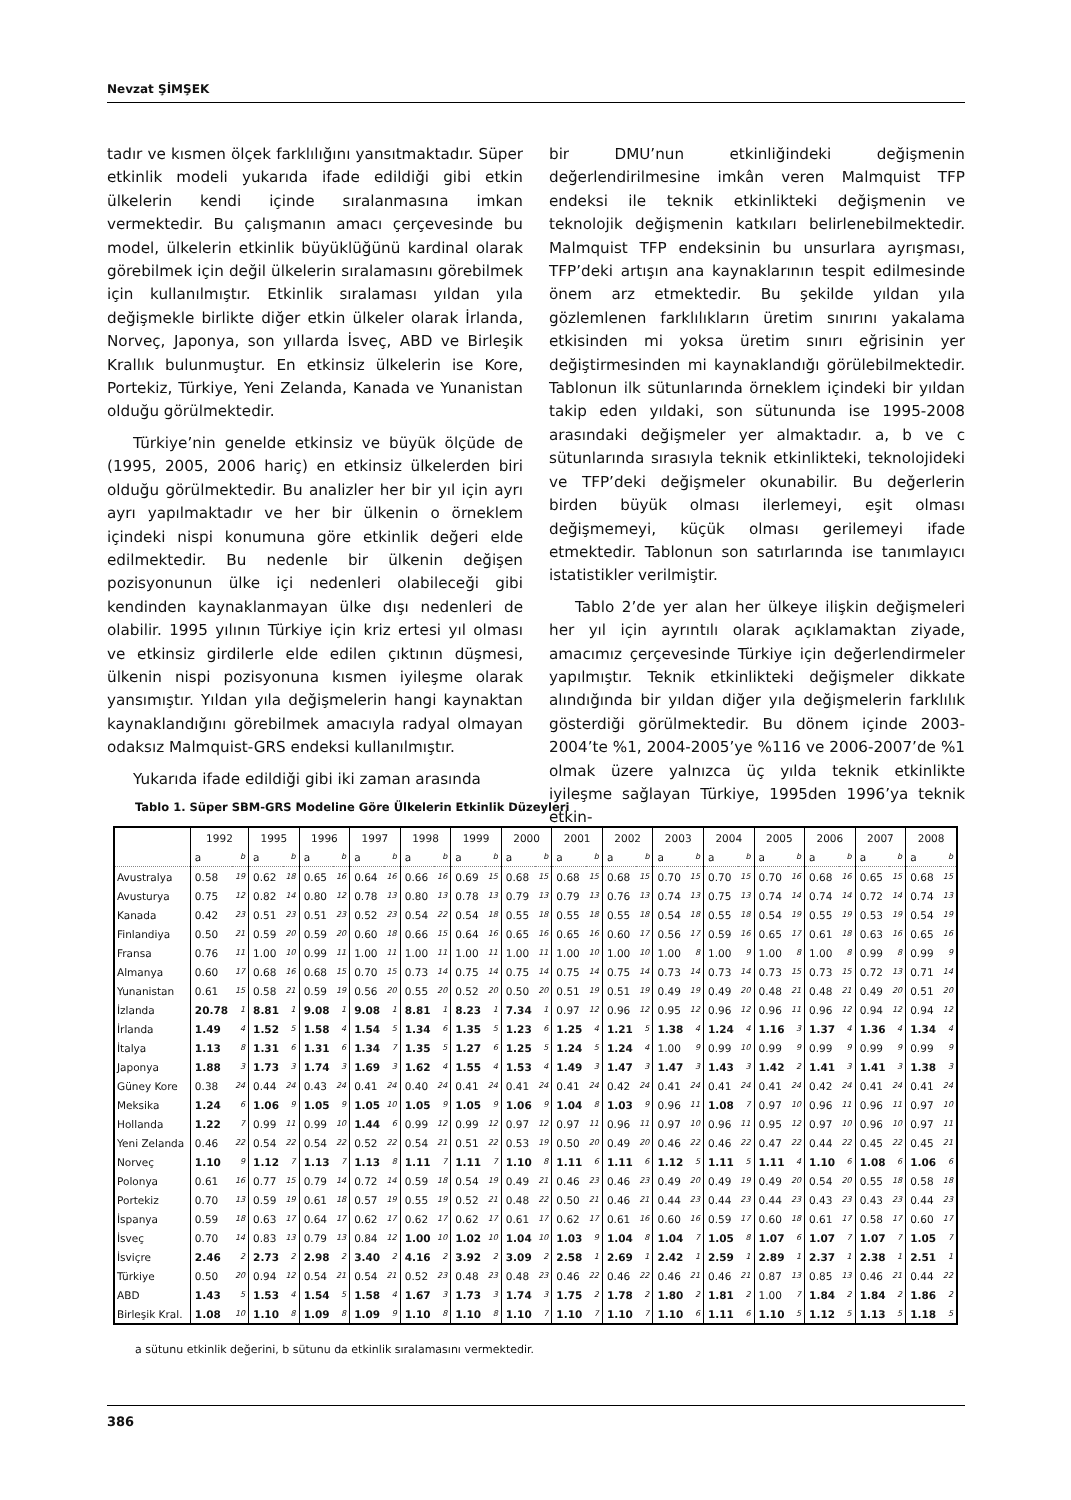Nevzat ŞİMŞEK
tadır ve kısmen ölçek farklılığını yansıtmaktadır. Süper etkinlik modeli yukarıda ifade edildiği gibi etkin ülkelerin kendi içinde sıralanmasına imkan vermektedir. Bu çalışmanın amacı çerçevesinde bu model, ülkelerin etkinlik büyüklüğünü kardinal olarak görebilmek için değil ülkelerin sıralamasını görebilmek için kullanılmıştır. Etkinlik sıralaması yıldan yıla değişmekle birlikte diğer etkin ülkeler olarak İrlanda, Norveç, Japonya, son yıllarda İsveç, ABD ve Birleşik Krallık bulunmuştur. En etkinsiz ülkelerin ise Kore, Portekiz, Türkiye, Yeni Zelanda, Kanada ve Yunanistan olduğu görülmektedir.
Türkiye’nin genelde etkinsiz ve büyük ölçüde de (1995, 2005, 2006 hariç) en etkinsiz ülkelerden biri olduğu görülmektedir. Bu analizler her bir yıl için ayrı ayrı yapılmaktadır ve her bir ülkenin o örneklem içindeki nispi konumuna göre etkinlik değeri elde edilmektedir. Bu nedenle bir ülkenin değişen pozisyonunun ülke içi nedenleri olabileceği gibi kendinden kaynaklanmayan ülke dışı nedenleri de olabilir. 1995 yılının Türkiye için kriz ertesi yıl olması ve etkinsiz girdilerle elde edilen çıktının düşmesi, ülkenin nispi pozisyonuna kısmen iyileşme olarak yansımıştır. Yıldan yıla değişmelerin hangi kaynaktan kaynaklandığını görebilmek amacıyla radyal olmayan odaksız Malmquist-GRS endeksi kullanılmıştır.
Yukarıda ifade edildiği gibi iki zaman arasında
bir DMU’nun etkinliğindeki değişmenin değerlendirilmesine imkân veren Malmquist TFP endeksi ile teknik etkinlikteki değişmenin ve teknolojik değişmenin katkıları belirlenebilmektedir. Malmquist TFP endeksinin bu unsurlara ayrışması, TFP’deki artışın ana kaynaklarının tespit edilmesinde önem arz etmektedir. Bu şekilde yıldan yıla gözlemlenen farklılıkların üretim sınırını yakalama etkisinden mi yoksa üretim sınırı eğrisinin yer değiştirmesinden mi kaynaklandığı görülebilmektedir. Tablonun ilk sütunlarında örneklem içindeki bir yıldan takip eden yıldaki, son sütununda ise 1995-2008 arasındaki değişmeler yer almaktadır. a, b ve c sütunlarında sırasıyla teknik etkinlikteki, teknolojideki ve TFP’deki değişmeler okunabilir. Bu değerlerin birden büyük olması ilerlemeyi, eşit olması değişmemeyi, küçük olması gerilemeyi ifade etmektedir. Tablonun son satırlarında ise tanımlayıcı istatistikler verilmiştir.
Tablo 2’de yer alan her ülkeye ilişkin değişmeleri her yıl için ayrıntılı olarak açıklamaktan ziyade, amacımız çerçevesinde Türkiye için değerlendirmeler yapılmıştır. Teknik etkinlikteki değişmeler dikkate alındığında bir yıldan diğer yıla değişmelerin farklılık gösterdiği görülmektedir. Bu dönem içinde 2003-2004’te %1, 2004-2005’ye %116 ve 2006-2007’de %1 olmak üzere yalnızca üç yılda teknik etkinlikte iyileşme sağlayan Türkiye, 1995den 1996’ya teknik etkin-
Tablo 1. Süper SBM-GRS Modeline Göre Ülkelerin Etkinlik Düzeyleri
| | 1992 | | 1995 | | 1996 | | 1997 | | 1998 | | 1999 | | 2000 | | 2001 | | 2002 | | 2003 | | 2004 | | 2005 | | 2006 | | 2007 | | 2008 | |
| --- | --- | --- | --- | --- | --- | --- | --- | --- | --- | --- | --- | --- | --- | --- | --- | --- | --- | --- | --- | --- | --- | --- | --- | --- | --- | --- | --- | --- | --- | --- |
| | a | b | a | b | a | b | a | b | a | b | a | b | a | b | a | b | a | b | a | b | a | b | a | b | a | b | a | b | a | b |
| Avustralya | 0.58 | 19 | 0.62 | 18 | 0.65 | 16 | 0.64 | 16 | 0.66 | 16 | 0.69 | 15 | 0.68 | 15 | 0.68 | 15 | 0.68 | 15 | 0.70 | 15 | 0.70 | 15 | 0.70 | 16 | 0.68 | 16 | 0.65 | 15 | 0.68 | 15 |
| Avusturya | 0.75 | 12 | 0.82 | 14 | 0.80 | 12 | 0.78 | 13 | 0.80 | 13 | 0.78 | 13 | 0.79 | 13 | 0.79 | 13 | 0.76 | 13 | 0.74 | 13 | 0.75 | 13 | 0.74 | 14 | 0.74 | 14 | 0.72 | 14 | 0.74 | 13 |
| Kanada | 0.42 | 23 | 0.51 | 23 | 0.51 | 23 | 0.52 | 23 | 0.54 | 22 | 0.54 | 18 | 0.55 | 18 | 0.55 | 18 | 0.55 | 18 | 0.54 | 18 | 0.55 | 18 | 0.54 | 19 | 0.55 | 19 | 0.53 | 19 | 0.54 | 19 |
| Finlandiya | 0.50 | 21 | 0.59 | 20 | 0.59 | 20 | 0.60 | 18 | 0.66 | 15 | 0.64 | 16 | 0.65 | 16 | 0.65 | 16 | 0.60 | 17 | 0.56 | 17 | 0.59 | 16 | 0.65 | 17 | 0.61 | 18 | 0.63 | 16 | 0.65 | 16 |
| Fransa | 0.76 | 11 | 1.00 | 10 | 0.99 | 11 | 1.00 | 11 | 1.00 | 11 | 1.00 | 11 | 1.00 | 11 | 1.00 | 10 | 1.00 | 10 | 1.00 | 8 | 1.00 | 9 | 1.00 | 8 | 1.00 | 8 | 0.99 | 8 | 0.99 | 9 |
| Almanya | 0.60 | 17 | 0.68 | 16 | 0.68 | 15 | 0.70 | 15 | 0.73 | 14 | 0.75 | 14 | 0.75 | 14 | 0.75 | 14 | 0.75 | 14 | 0.73 | 14 | 0.73 | 14 | 0.73 | 15 | 0.73 | 15 | 0.72 | 13 | 0.71 | 14 |
| Yunanistan | 0.61 | 15 | 0.58 | 21 | 0.59 | 19 | 0.56 | 20 | 0.55 | 20 | 0.52 | 20 | 0.50 | 20 | 0.51 | 19 | 0.51 | 19 | 0.49 | 19 | 0.49 | 20 | 0.48 | 21 | 0.48 | 21 | 0.49 | 20 | 0.51 | 20 |
| İzlanda | 20.78 | 1 | 8.81 | 1 | 9.08 | 1 | 9.08 | 1 | 8.81 | 1 | 8.23 | 1 | 7.34 | 1 | 0.97 | 12 | 0.96 | 12 | 0.95 | 12 | 0.96 | 12 | 0.96 | 11 | 0.96 | 12 | 0.94 | 12 | 0.94 | 12 |
| İrlanda | 1.49 | 4 | 1.52 | 5 | 1.58 | 4 | 1.54 | 5 | 1.34 | 6 | 1.35 | 5 | 1.23 | 6 | 1.25 | 4 | 1.21 | 5 | 1.38 | 4 | 1.24 | 4 | 1.16 | 3 | 1.37 | 4 | 1.36 | 4 | 1.34 | 4 |
| İtalya | 1.13 | 8 | 1.31 | 6 | 1.31 | 6 | 1.34 | 7 | 1.35 | 5 | 1.27 | 6 | 1.25 | 5 | 1.24 | 5 | 1.24 | 4 | 1.00 | 9 | 0.99 | 10 | 0.99 | 9 | 0.99 | 9 | 0.99 | 9 | 0.99 | 9 |
| Japonya | 1.88 | 3 | 1.73 | 3 | 1.74 | 3 | 1.69 | 3 | 1.62 | 4 | 1.55 | 4 | 1.53 | 4 | 1.49 | 3 | 1.47 | 3 | 1.47 | 3 | 1.43 | 3 | 1.42 | 2 | 1.41 | 3 | 1.41 | 3 | 1.38 | 3 |
| Güney Kore | 0.38 | 24 | 0.44 | 24 | 0.43 | 24 | 0.41 | 24 | 0.40 | 24 | 0.41 | 24 | 0.41 | 24 | 0.41 | 24 | 0.42 | 24 | 0.41 | 24 | 0.41 | 24 | 0.41 | 24 | 0.42 | 24 | 0.41 | 24 | 0.41 | 24 |
| Meksika | 1.24 | 6 | 1.06 | 9 | 1.05 | 9 | 1.05 | 10 | 1.05 | 9 | 1.05 | 9 | 1.06 | 9 | 1.04 | 8 | 1.03 | 9 | 0.96 | 11 | 1.08 | 7 | 0.97 | 10 | 0.96 | 11 | 0.96 | 11 | 0.97 | 10 |
| Hollanda | 1.22 | 7 | 0.99 | 11 | 0.99 | 10 | 1.44 | 6 | 0.99 | 12 | 0.99 | 12 | 0.97 | 12 | 0.97 | 11 | 0.96 | 11 | 0.97 | 10 | 0.96 | 11 | 0.95 | 12 | 0.97 | 10 | 0.96 | 10 | 0.97 | 11 |
| Yeni Zelanda | 0.46 | 22 | 0.54 | 22 | 0.54 | 22 | 0.52 | 22 | 0.54 | 21 | 0.51 | 22 | 0.53 | 19 | 0.50 | 20 | 0.49 | 20 | 0.46 | 22 | 0.46 | 22 | 0.47 | 22 | 0.44 | 22 | 0.45 | 22 | 0.45 | 21 |
| Norveç | 1.10 | 9 | 1.12 | 7 | 1.13 | 7 | 1.13 | 8 | 1.11 | 7 | 1.11 | 7 | 1.10 | 8 | 1.11 | 6 | 1.11 | 6 | 1.12 | 5 | 1.11 | 5 | 1.11 | 4 | 1.10 | 6 | 1.08 | 6 | 1.06 | 6 |
| Polonya | 0.61 | 16 | 0.77 | 15 | 0.79 | 14 | 0.72 | 14 | 0.59 | 18 | 0.54 | 19 | 0.49 | 21 | 0.46 | 23 | 0.46 | 23 | 0.49 | 20 | 0.49 | 19 | 0.49 | 20 | 0.54 | 20 | 0.55 | 18 | 0.58 | 18 |
| Portekiz | 0.70 | 13 | 0.59 | 19 | 0.61 | 18 | 0.57 | 19 | 0.55 | 19 | 0.52 | 21 | 0.48 | 22 | 0.50 | 21 | 0.46 | 21 | 0.44 | 23 | 0.44 | 23 | 0.44 | 23 | 0.43 | 23 | 0.43 | 23 | 0.44 | 23 |
| İspanya | 0.59 | 18 | 0.63 | 17 | 0.64 | 17 | 0.62 | 17 | 0.62 | 17 | 0.62 | 17 | 0.61 | 17 | 0.62 | 17 | 0.61 | 16 | 0.60 | 16 | 0.59 | 17 | 0.60 | 18 | 0.61 | 17 | 0.58 | 17 | 0.60 | 17 |
| İsveç | 0.70 | 14 | 0.83 | 13 | 0.79 | 13 | 0.84 | 12 | 1.00 | 10 | 1.02 | 10 | 1.04 | 10 | 1.03 | 9 | 1.04 | 8 | 1.04 | 7 | 1.05 | 8 | 1.07 | 6 | 1.07 | 7 | 1.07 | 7 | 1.05 | 7 |
| İsviçre | 2.46 | 2 | 2.73 | 2 | 2.98 | 2 | 3.40 | 2 | 4.16 | 2 | 3.92 | 2 | 3.09 | 2 | 2.58 | 1 | 2.69 | 1 | 2.42 | 1 | 2.59 | 1 | 2.89 | 1 | 2.37 | 1 | 2.38 | 1 | 2.51 | 1 |
| Türkiye | 0.50 | 20 | 0.94 | 12 | 0.54 | 21 | 0.54 | 21 | 0.52 | 23 | 0.48 | 23 | 0.48 | 23 | 0.46 | 22 | 0.46 | 22 | 0.46 | 21 | 0.46 | 21 | 0.87 | 13 | 0.85 | 13 | 0.46 | 21 | 0.44 | 22 |
| ABD | 1.43 | 5 | 1.53 | 4 | 1.54 | 5 | 1.58 | 4 | 1.67 | 3 | 1.73 | 3 | 1.74 | 3 | 1.75 | 2 | 1.78 | 2 | 1.80 | 2 | 1.81 | 2 | 1.00 | 7 | 1.84 | 2 | 1.84 | 2 | 1.86 | 2 |
| Birleşik Kral. | 1.08 | 10 | 1.10 | 8 | 1.09 | 8 | 1.09 | 9 | 1.10 | 8 | 1.10 | 8 | 1.10 | 7 | 1.10 | 7 | 1.10 | 7 | 1.10 | 6 | 1.11 | 6 | 1.10 | 5 | 1.12 | 5 | 1.13 | 5 | 1.18 | 5 |
a sütunu etkinlik değerini, b sütunu da etkinlik sıralamasını vermektedir.
386